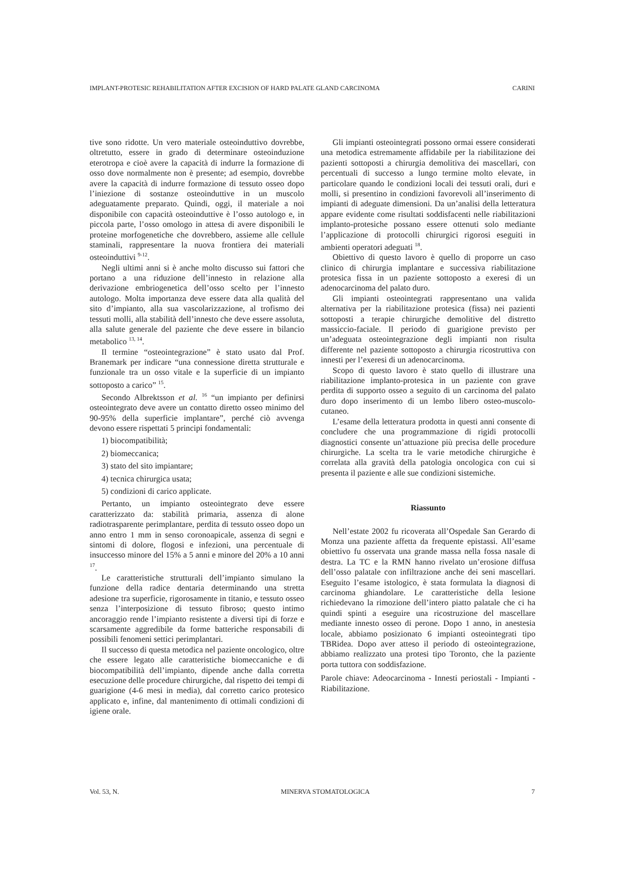IMPLANT-PROTESIC REHABILITATION AFTER EXCISION OF HARD PALATE GLAND CARCINOMA CARINI
tive sono ridotte. Un vero materiale osteoinduttivo dovrebbe, oltretutto, essere in grado di determinare osteoinduzione eterotropa e cioè avere la capacità di indurre la formazione di osso dove normalmente non è presente; ad esempio, dovrebbe avere la capacità di indurre formazione di tessuto osseo dopo l’iniezione di sostanze osteoinduttive in un muscolo adeguatamente preparato. Quindi, oggi, il materiale a noi disponibile con capacità osteoinduttive è l’osso autologo e, in piccola parte, l’osso omologo in attesa di avere disponibili le proteine morfogenetiche che dovrebbero, assieme alle cellule staminali, rappresentare la nuova frontiera dei materiali osteoinduttivi <sup>9-12</sup>.
Negli ultimi anni si è anche molto discusso sui fattori che portano a una riduzione dell’innesto in relazione alla derivazione embriogenetica dell’osso scelto per l’innesto autologo. Molta importanza deve essere data alla qualità del sito d’impianto, alla sua vascolarizzazione, al trofismo dei tessuti molli, alla stabilità dell’innesto che deve essere assoluta, alla salute generale del paziente che deve essere in bilancio metabolico <sup>13, 14</sup>.
Il termine “osteointegrazione” è stato usato dal Prof. Branemark per indicare “una connessione diretta strutturale e funzionale tra un osso vitale e la superficie di un impianto sottoposto a carico” <sup>15</sup>.
Secondo Albrektsson et al. <sup>16</sup> “un impianto per definirsi osteointegrato deve avere un contatto diretto osseo minimo del 90-95% della superficie implantare”, perché ciò avvenga devono essere rispettati 5 principi fondamentali:
1) biocompatibilità;
2) biomeccanica;
3) stato del sito impiantare;
4) tecnica chirurgica usata;
5) condizioni di carico applicate.
Pertanto, un impianto osteointegrato deve essere caratterizzato da: stabilità primaria, assenza di alone radiotrasparente perimplantare, perdita di tessuto osseo dopo un anno entro 1 mm in senso coronoapicale, assenza di segni e sintomi di dolore, flogosi e infezioni, una percentuale di insuccesso minore del 15% a 5 anni e minore del 20% a 10 anni <sup>17</sup>.
Le caratteristiche strutturali dell’impianto simulano la funzione della radice dentaria determinando una stretta adesione tra superficie, rigorosamente in titanio, e tessuto osseo senza l’interposizione di tessuto fibroso; questo intimo ancoraggio rende l’impianto resistente a diversi tipi di forze e scarsamente aggredibile da forme batteriche responsabili di possibili fenomeni settici perimplantari.
Il successo di questa metodica nel paziente oncologico, oltre che essere legato alle caratteristiche biomeccaniche e di biocompatibilità dell’impianto, dipende anche dalla corretta esecuzione delle procedure chirurgiche, dal rispetto dei tempi di guarigione (4-6 mesi in media), dal corretto carico protesico applicato e, infine, dal mantenimento di ottimali condizioni di igiene orale.
Gli impianti osteointegrati possono ormai essere considerati una metodica estremamente affidabile per la riabilitazione dei pazienti sottoposti a chirurgia demolitiva dei mascellari, con percentuali di successo a lungo termine molto elevate, in particolare quando le condizioni locali dei tessuti orali, duri e molli, si presentino in condizioni favorevoli all’inserimento di impianti di adeguate dimensioni. Da un’analisi della letteratura appare evidente come risultati soddisfacenti nelle riabilitazioni implanto-protesiche possano essere ottenuti solo mediante l’applicazione di protocolli chirurgici rigorosi eseguiti in ambienti operatori adeguati <sup>18</sup>.
Obiettivo di questo lavoro è quello di proporre un caso clinico di chirurgia implantare e successiva riabilitazione protesica fissa in un paziente sottoposto a exeresi di un adenocarcinoma del palato duro.
Gli impianti osteointegrati rappresentano una valida alternativa per la riabilitazione protesica (fissa) nei pazienti sottoposti a terapie chirurgiche demolitive del distretto massiccio-faciale. Il periodo di guarigione previsto per un’adeguata osteointegrazione degli impianti non risulta differente nel paziente sottoposto a chirurgia ricostruttiva con innesti per l’exeresi di un adenocarcinoma.
Scopo di questo lavoro è stato quello di illustrare una riabilitazione implanto-protesica in un paziente con grave perdita di supporto osseo a seguito di un carcinoma del palato duro dopo inserimento di un lembo libero osteo-muscolo-cutaneo.
L’esame della letteratura prodotta in questi anni consente di concludere che una programmazione di rigidi protocolli diagnostici consente un’attuazione più precisa delle procedure chirurgiche. La scelta tra le varie metodiche chirurgiche è correlata alla gravità della patologia oncologica con cui si presenta il paziente e alle sue condizioni sistemiche.
Riassunto
Nell’estate 2002 fu ricoverata all’Ospedale San Gerardo di Monza una paziente affetta da frequente epistassi. All’esame obiettivo fu osservata una grande massa nella fossa nasale di destra. La TC e la RMN hanno rivelato un’erosione diffusa dell’osso palatale con infiltrazione anche dei seni mascellari. Eseguito l’esame istologico, è stata formulata la diagnosi di carcinoma ghiandolare. Le caratteristiche della lesione richiedevano la rimozione dell’intero piatto palatale che ci ha quindi spinti a eseguire una ricostruzione del mascellare mediante innesto osseo di perone. Dopo 1 anno, in anestesia locale, abbiamo posizionato 6 impianti osteointegrati tipo TBRidea. Dopo aver atteso il periodo di osteointegrazione, abbiamo realizzato una protesi tipo Toronto, che la paziente porta tuttora con soddisfazione.
Parole chiave: Adeocarcinoma - Innesti periostali - Impianti - Riabilitazione.
Vol. 53, N. MINERVA STOMATOLOGICA 7